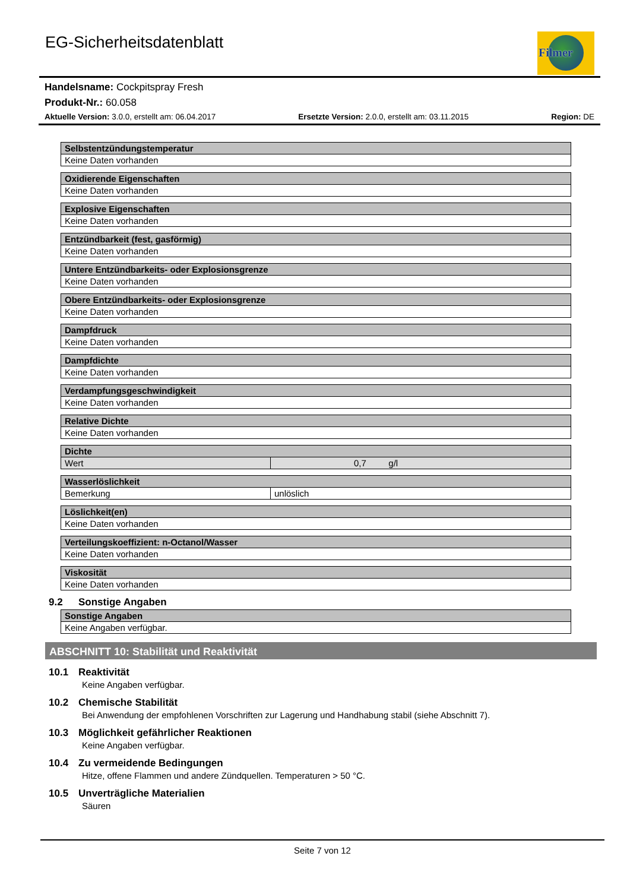EG-Sicherheitsdatenblatt
Filmer
Handelsname: Cockpitspray Fresh
Produkt-Nr.: 60.058
Aktuelle Version: 3.0.0, erstellt am: 06.04.2017 Ersetzte Version: 2.0.0, erstellt am: 03.11.2015 Region: DE
| Selbstentzündungstemperatur |
| --- |
| Keine Daten vorhanden |
| Oxidierende Eigenschaften |
| --- |
| Keine Daten vorhanden |
| Explosive Eigenschaften |
| --- |
| Keine Daten vorhanden |
| Entzündbarkeit (fest, gasförmig) |
| --- |
| Keine Daten vorhanden |
| Untere Entzündbarkeits- oder Explosionsgrenze |
| --- |
| Keine Daten vorhanden |
| Obere Entzündbarkeits- oder Explosionsgrenze |
| --- |
| Keine Daten vorhanden |
| Dampfdruck |
| --- |
| Keine Daten vorhanden |
| Dampfdichte |
| --- |
| Keine Daten vorhanden |
| Verdampfungsgeschwindigkeit |
| --- |
| Keine Daten vorhanden |
| Relative Dichte |
| --- |
| Keine Daten vorhanden |
| Dichte | |
| --- | --- |
| Wert | 0,7 g/l |
| Wasserlöslichkeit | |
| --- | --- |
| Bemerkung | unlöslich |
| Löslichkeit(en) |
| --- |
| Keine Daten vorhanden |
| Verteilungskoeffizient: n-Octanol/Wasser |
| --- |
| Keine Daten vorhanden |
| Viskosität |
| --- |
| Keine Daten vorhanden |
9.2 Sonstige Angaben
| Sonstige Angaben |
| --- |
| Keine Angaben verfügbar. |
ABSCHNITT 10: Stabilität und Reaktivität
10.1 Reaktivität
Keine Angaben verfügbar.
10.2 Chemische Stabilität
Bei Anwendung der empfohlenen Vorschriften zur Lagerung und Handhabung stabil (siehe Abschnitt 7).
10.3 Möglichkeit gefährlicher Reaktionen
Keine Angaben verfügbar.
10.4 Zu vermeidende Bedingungen
Hitze, offene Flammen und andere Zündquellen. Temperaturen > 50 °C.
10.5 Unverträgliche Materialien
Säuren
Seite 7 von 12